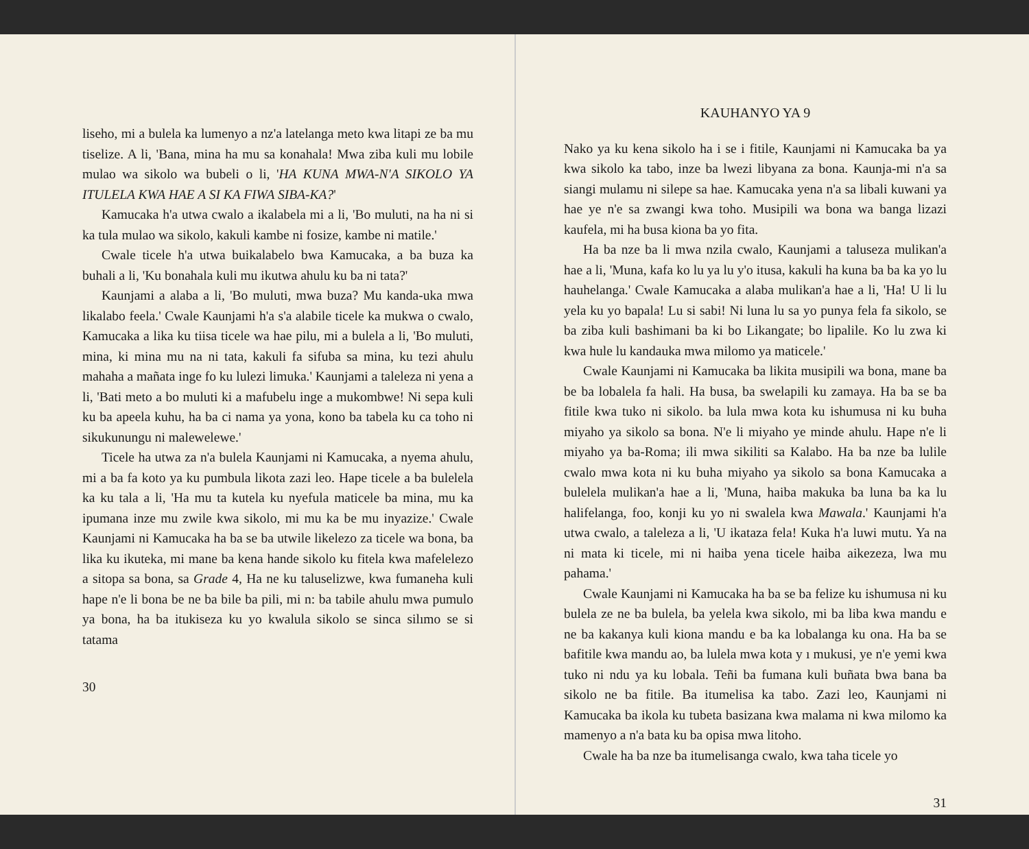liseho, mi a bulela ka lumenyo a nz'a latelanga meto kwa litapi ze ba mu tiselize. A li, 'Bana, mina ha mu sa konahala! Mwa ziba kuli mu lobile mulao wa sikolo wa bubeli o li, 'HA KUNA MWA-N'A SIKOLO YA ITULELA KWA HAE A SI KA FIWA SIBA-KA?'
Kamucaka h'a utwa cwalo a ikalabela mi a li, 'Bo muluti, na ha ni si ka tula mulao wa sikolo, kakuli kambe ni fosize, kambe ni matile.'
Cwale ticele h'a utwa buikalabelo bwa Kamucaka, a ba buza ka buhali a li, 'Ku bonahala kuli mu ikutwa ahulu ku ba ni tata?'
Kaunjami a alaba a li, 'Bo muluti, mwa buza? Mu kanda-uka mwa likalabo feela.' Cwale Kaunjami h'a s'a alabile ticele ka mukwa o cwalo, Kamucaka a lika ku tiisa ticele wa hae pilu, mi a bulela a li, 'Bo muluti, mina, ki mina mu na ni tata, kakuli fa sifuba sa mina, ku tezi ahulu mahaha a mañata inge fo ku lulezi limuka.' Kaunjami a taleleza ni yena a li, 'Bati meto a bo muluti ki a mafubelu inge a mukombwe! Ni sepa kuli ku ba apeela kuhu, ha ba ci nama ya yona, kono ba tabela ku ca toho ni sikukunungu ni malewelewe.'
Ticele ha utwa za n'a bulela Kaunjami ni Kamucaka, a nyema ahulu, mi a ba fa koto ya ku pumbula likota zazi leo. Hape ticele a ba bulelela ka ku tala a li, 'Ha mu ta kutela ku nyefula maticele ba mina, mu ka ipumana inze mu zwile kwa sikolo, mi mu ka be mu inyazize.' Cwale Kaunjami ni Kamucaka ha ba se ba utwile likelezo za ticele wa bona, ba lika ku ikuteka, mi mane ba kena hande sikolo ku fitela kwa mafelelezo a sitopa sa bona, sa Grade 4, Ha ne ku taluselizwe, kwa fumaneha kuli hape n'e li bona be ne ba bile ba pili, mi n: ba tabile ahulu mwa pumulo ya bona, ha ba itukiseza ku yo kwalula sikolo se sinca silımo se si tatama
30
KAUHANYO YA 9
Nako ya ku kena sikolo ha i se i fitile, Kaunjami ni Kamucaka ba ya kwa sikolo ka tabo, inze ba lwezi libyana za bona. Kaunja-mi n'a sa siangi mulamu ni silepe sa hae. Kamucaka yena n'a sa libali kuwani ya hae ye n'e sa zwangi kwa toho. Musipili wa bona wa banga lizazi kaufela, mi ha busa kiona ba yo fita.
Ha ba nze ba li mwa nzila cwalo, Kaunjami a taluseza mulikan'a hae a li, 'Muna, kafa ko lu ya lu y'o itusa, kakuli ha kuna ba ba ka yo lu hauhelanga.' Cwale Kamucaka a alaba mulikan'a hae a li, 'Ha! U li lu yela ku yo bapala! Lu si sabi! Ni luna lu sa yo punya fela fa sikolo, se ba ziba kuli bashimani ba ki bo Likangate; bo lipalile. Ko lu zwa ki kwa hule lu kandauka mwa milomo ya maticele.'
Cwale Kaunjami ni Kamucaka ba likita musipili wa bona, mane ba be ba lobalela fa hali. Ha busa, ba swelapili ku zamaya. Ha ba se ba fitile kwa tuko ni sikolo. ba lula mwa kota ku ishumusa ni ku buha miyaho ya sikolo sa bona. N'e li miyaho ye minde ahulu. Hape n'e li miyaho ya ba-Roma; ili mwa sikiliti sa Kalabo. Ha ba nze ba lulile cwalo mwa kota ni ku buha miyaho ya sikolo sa bona Kamucaka a bulelela mulikan'a hae a li, 'Muna, haiba makuka ba luna ba ka lu halifelanga, foo, konji ku yo ni swalela kwa Mawala.' Kaunjami h'a utwa cwalo, a taleleza a li, 'U ikataza fela! Kuka h'a luwi mutu. Ya na ni mata ki ticele, mi ni haiba yena ticele haiba aikezeza, lwa mu pahama.'
Cwale Kaunjami ni Kamucaka ha ba se ba felize ku ishumusa ni ku bulela ze ne ba bulela, ba yelela kwa sikolo, mi ba liba kwa mandu e ne ba kakanya kuli kiona mandu e ba ka lobalanga ku ona. Ha ba se bafitile kwa mandu ao, ba lulela mwa kota y ı mukusi, ye n'e yemi kwa tuko ni ndu ya ku lobala. Teñi ba fumana kuli buñata bwa bana ba sikolo ne ba fitile. Ba itumelisa ka tabo. Zazi leo, Kaunjami ni Kamucaka ba ikola ku tubeta basizana kwa malama ni kwa milomo ka mamenyo a n'a bata ku ba opisa mwa litoho.
Cwale ha ba nze ba itumelisanga cwalo, kwa taha ticele yo
31